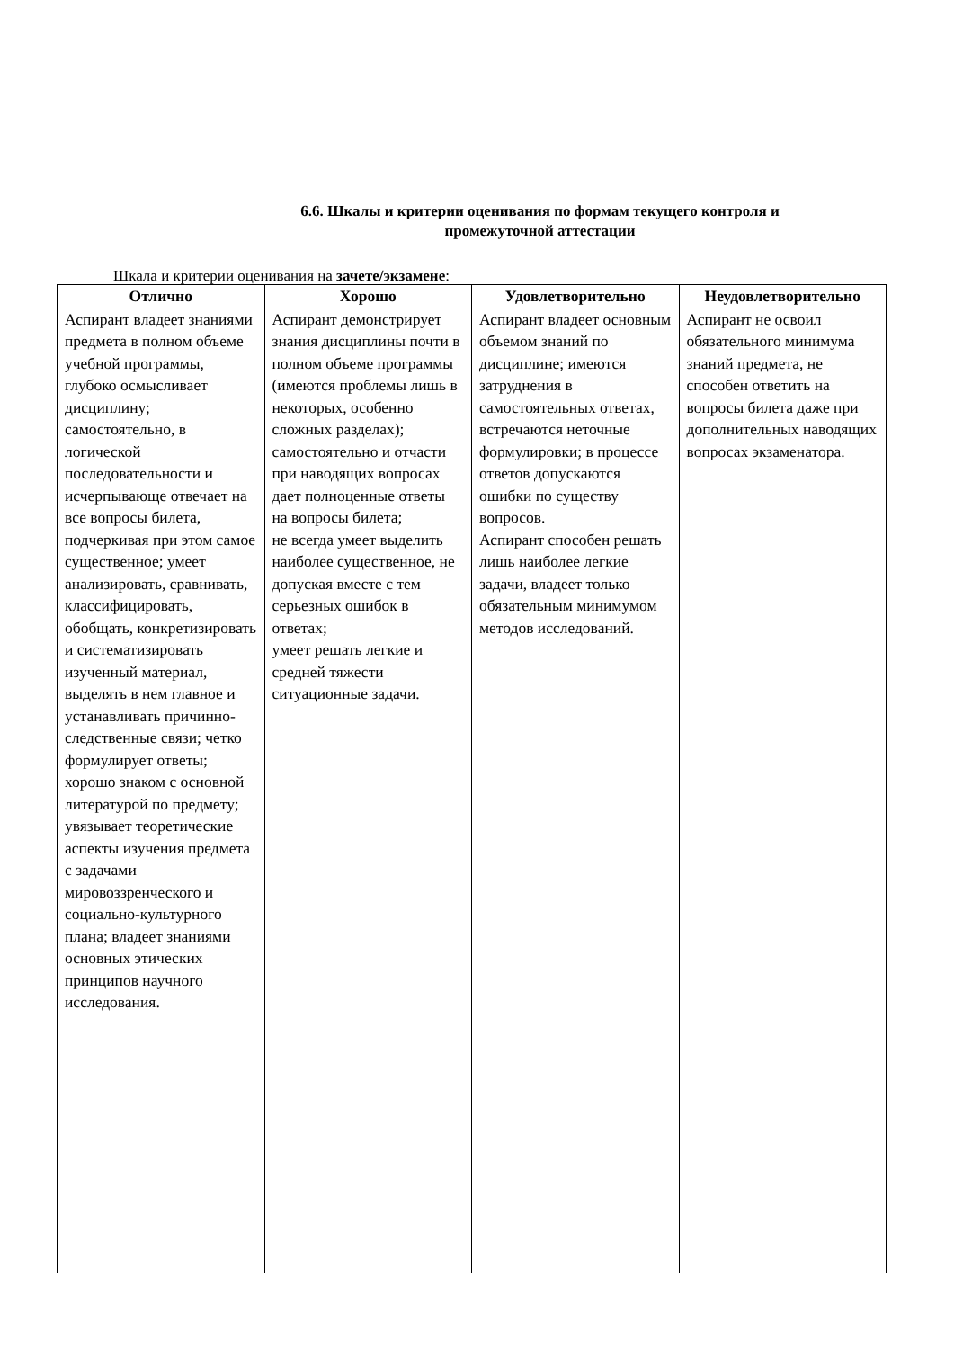6.6. Шкалы и критерии оценивания по формам текущего контроля и
промежуточной аттестации
Шкала и критерии оценивания на зачете/экзамене:
| Отлично | Хорошо | Удовлетворительно | Неудовлетворительно |
| --- | --- | --- | --- |
| Аспирант владеет знаниями предмета в полном объеме учебной программы, глубоко осмысливает дисциплину; самостоятельно, в логической последовательности и исчерпывающе отвечает на все вопросы билета, подчеркивая при этом самое существенное; умеет анализировать, сравнивать, классифицировать, обобщать, конкретизировать и систематизировать изученный материал, выделять в нем главное и устанавливать причинно-следственные связи; четко формулирует ответы; хорошо знаком с основной литературой по предмету; увязывает теоретические аспекты изучения предмета с задачами мировоззренческого и социально-культурного плана; владеет знаниями основных этических принципов научного исследования. | Аспирант демонстрирует знания дисциплины почти в полном объеме программы (имеются проблемы лишь в некоторых, особенно сложных разделах); самостоятельно и отчасти при наводящих вопросах дает полноценные ответы на вопросы билета; не всегда умеет выделить наиболее существенное, не допуская вместе с тем серьезных ошибок в ответах; умеет решать легкие и средней тяжести ситуационные задачи. | Аспирант владеет основным объемом знаний по дисциплине; имеются затруднения в самостоятельных ответах, встречаются неточные формулировки; в процессе ответов допускаются ошибки по существу вопросов. Аспирант способен решать лишь наиболее легкие задачи, владеет только обязательным минимумом методов исследований. | Аспирант не освоил обязательного минимума знаний предмета, не способен ответить на вопросы билета даже при дополнительных наводящих вопросах экзаменатора. |